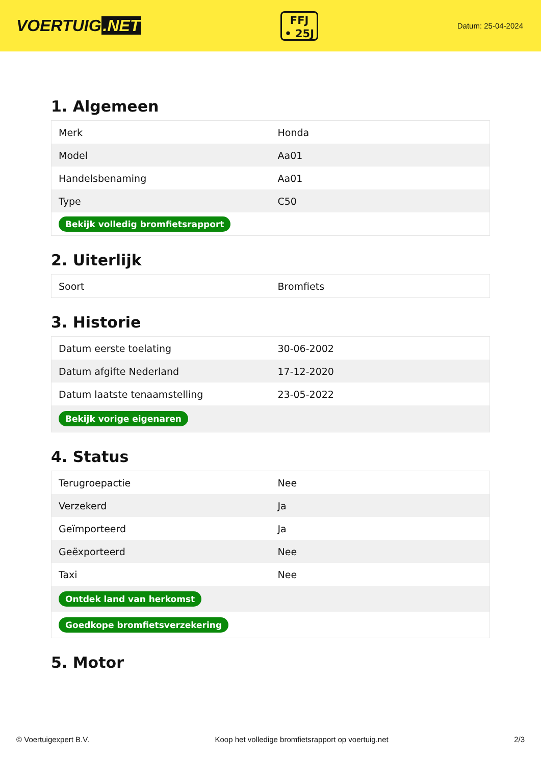VOERTUIG.NET
FFJ
• 25J
Datum: 25-04-2024
1. Algemeen
| Merk | Honda |
| Model | Aa01 |
| Handelsbenaming | Aa01 |
| Type | C50 |
| Bekijk volledig bromfietsrapport | |
2. Uiterlijk
| Soort | Bromfiets |
3. Historie
| Datum eerste toelating | 30-06-2002 |
| Datum afgifte Nederland | 17-12-2020 |
| Datum laatste tenaamstelling | 23-05-2022 |
| Bekijk vorige eigenaren | |
4. Status
| Terugroepactie | Nee |
| Verzekerd | Ja |
| Geïmporteerd | Ja |
| Geëxporteerd | Nee |
| Taxi | Nee |
| Ontdek land van herkomst | |
| Goedkope bromfietsverzekering | |
5. Motor
© Voertuigexpert B.V. Koop het volledige bromfietsrapport op voertuig.net 2/3